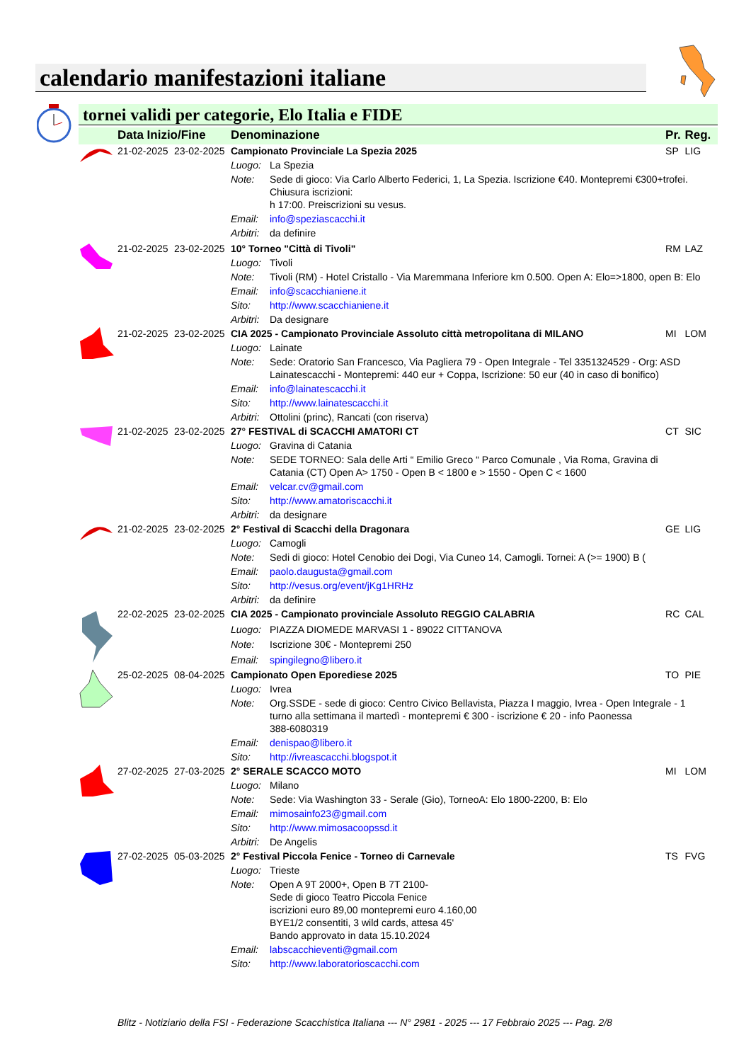calendario manifestazioni italiane
tornei validi per categorie, Elo Italia e FIDE
| | Data Inizio/Fine | | Denominazione | | Pr. | Reg. |
| --- | --- | --- | --- | --- | --- | --- |
| | 21-02-2025 | 23-02-2025 | Campionato Provinciale La Spezia 2025 | | SP | LIG |
| | | | Luogo: | La Spezia | | |
| | | | Note: | Sede di gioco: Via Carlo Alberto Federici, 1, La Spezia. Iscrizione €40. Montepremi €300+trofei. Chiusura iscrizioni: h 17:00. Preiscrizioni su vesus. | | |
| | | | Email: | info@speziascacchi.it | | |
| | | | Arbitri: | da definire | | |
| | 21-02-2025 | 23-02-2025 | 10° Torneo "Città di Tivoli" | | RM | LAZ |
| | | | Luogo: | Tivoli | | |
| | | | Note: | Tivoli (RM) - Hotel Cristallo - Via Maremmana Inferiore km 0.500. Open A: Elo=>1800, open B: Elo | | |
| | | | Email: | info@scacchianiene.it | | |
| | | | Sito: | http://www.scacchianiene.it | | |
| | | | Arbitri: | Da designare | | |
| | 21-02-2025 | 23-02-2025 | CIA 2025 - Campionato Provinciale Assoluto città metropolitana di MILANO | | MI | LOM |
| | | | Luogo: | Lainate | | |
| | | | Note: | Sede: Oratorio San Francesco, Via Pagliera 79 - Open Integrale - Tel 3351324529 - Org: ASD Lainatescacchi - Montepremi: 440 eur + Coppa, Iscrizione: 50 eur (40 in caso di bonifico) | | |
| | | | Email: | info@lainatescacchi.it | | |
| | | | Sito: | http://www.lainatescacchi.it | | |
| | | | Arbitri: | Ottolini (princ), Rancati (con riserva) | | |
| | 21-02-2025 | 23-02-2025 | 27° FESTIVAL di SCACCHI AMATORI CT | | CT | SIC |
| | | | Luogo: | Gravina di Catania | | |
| | | | Note: | SEDE TORNEO: Sala delle Arti “ Emilio Greco “ Parco Comunale , Via Roma, Gravina di Catania (CT) Open A> 1750 - Open B < 1800 e > 1550 - Open C < 1600 | | |
| | | | Email: | velcar.cv@gmail.com | | |
| | | | Sito: | http://www.amatoriscacchi.it | | |
| | | | Arbitri: | da designare | | |
| | 21-02-2025 | 23-02-2025 | 2° Festival di Scacchi della Dragonara | | GE | LIG |
| | | | Luogo: | Camogli | | |
| | | | Note: | Sedi di gioco: Hotel Cenobio dei Dogi, Via Cuneo 14, Camogli. Tornei: A (>= 1900) B ( | | |
| | | | Email: | paolo.daugusta@gmail.com | | |
| | | | Sito: | http://vesus.org/event/jKg1HRHz | | |
| | | | Arbitri: | da definire | | |
| | 22-02-2025 | 23-02-2025 | CIA 2025 - Campionato provinciale Assoluto REGGIO CALABRIA | | RC | CAL |
| | | | Luogo: | PIAZZA DIOMEDE MARVASI 1 - 89022 CITTANOVA | | |
| | | | Note: | Iscrizione 30€ - Montepremi 250 | | |
| | | | Email: | spingilegno@libero.it | | |
| | 25-02-2025 | 08-04-2025 | Campionato Open Eporediese 2025 | | TO | PIE |
| | | | Luogo: | Ivrea | | |
| | | | Note: | Org.SSDE - sede di gioco: Centro Civico Bellavista, Piazza I maggio, Ivrea - Open Integrale - 1 turno alla settimana il martedì - montepremi € 300 - iscrizione € 20 - info Paonessa 388-6080319 | | |
| | | | Email: | denispao@libero.it | | |
| | | | Sito: | http://ivreascacchi.blogspot.it | | |
| | 27-02-2025 | 27-03-2025 | 2° SERALE SCACCO MOTO | | MI | LOM |
| | | | Luogo: | Milano | | |
| | | | Note: | Sede: Via Washington 33 - Serale (Gio), TorneoA: Elo 1800-2200, B: Elo | | |
| | | | Email: | mimosainfo23@gmail.com | | |
| | | | Sito: | http://www.mimosacoopssd.it | | |
| | | | Arbitri: | De Angelis | | |
| | 27-02-2025 | 05-03-2025 | 2° Festival Piccola Fenice - Torneo di Carnevale | | TS | FVG |
| | | | Luogo: | Trieste | | |
| | | | Note: | Open A 9T 2000+, Open B 7T 2100- Sede di gioco Teatro Piccola Fenice iscrizioni euro 89,00 montepremi euro 4.160,00 BYE1/2 consentiti, 3 wild cards, attesa 45' Bando approvato in data 15.10.2024 | | |
| | | | Email: | labscacchieventi@gmail.com | | |
| | | | Sito: | http://www.laboratorioscacchi.com | | |
Blitz - Notiziario della FSI - Federazione Scacchistica Italiana --- N° 2981 - 2025 --- 17 Febbraio 2025 --- Pag. 2/8